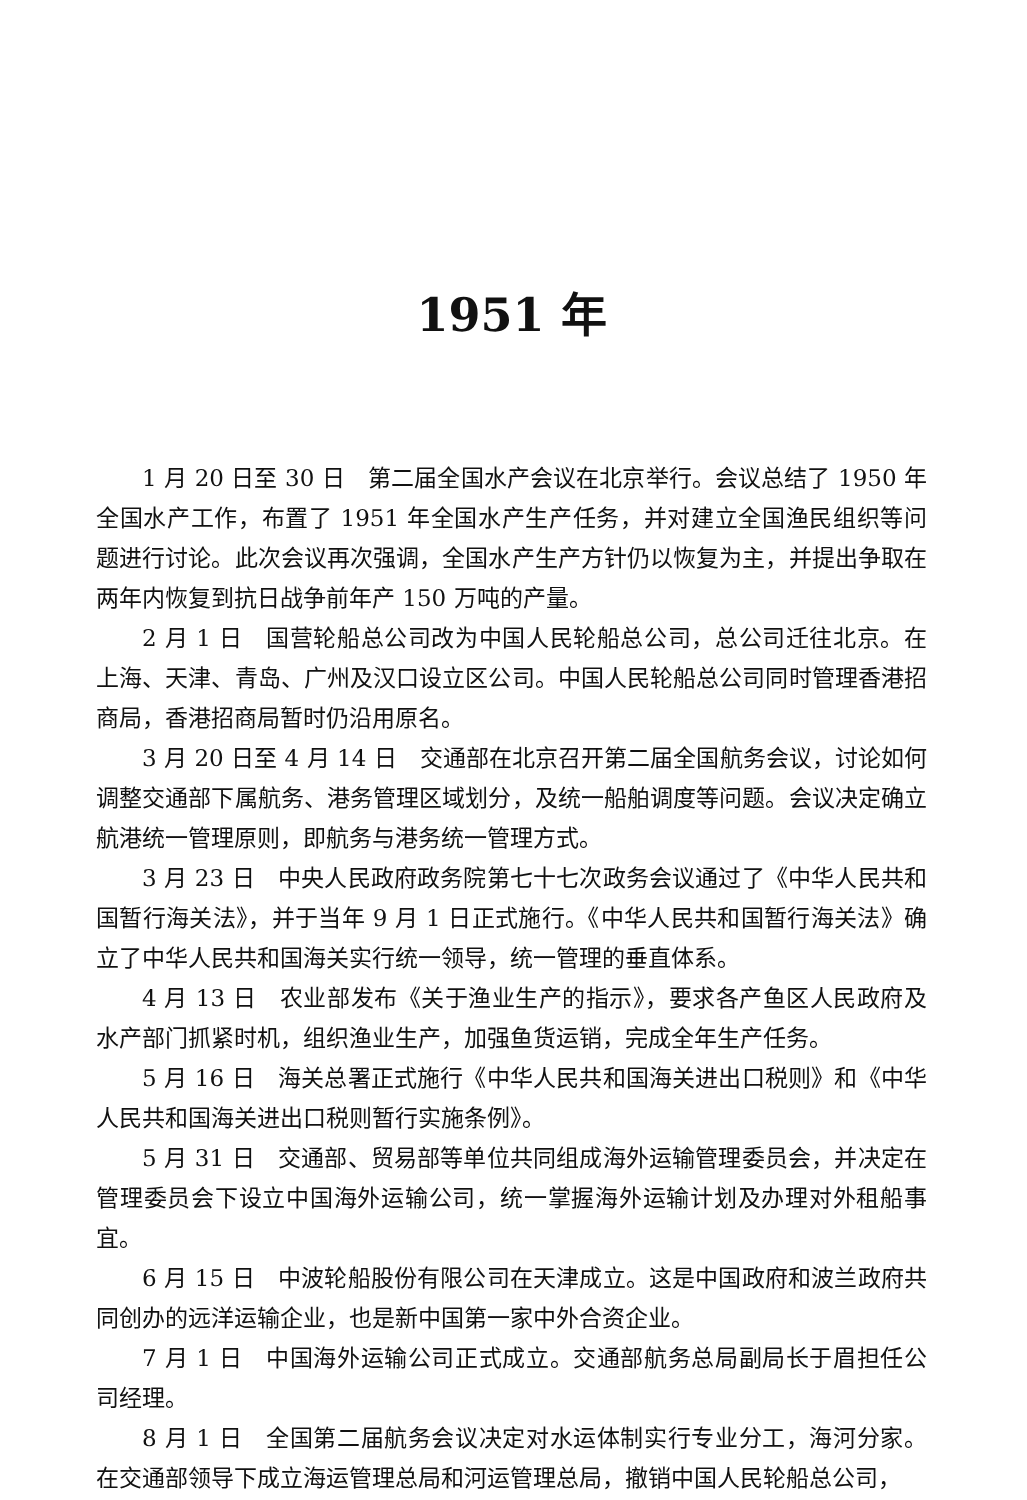1951 年
1 月 20 日至 30 日　第二届全国水产会议在北京举行。会议总结了 1950 年全国水产工作，布置了 1951 年全国水产生产任务，并对建立全国渔民组织等问题进行讨论。此次会议再次强调，全国水产生产方针仍以恢复为主，并提出争取在两年内恢复到抗日战争前年产 150 万吨的产量。
2 月 1 日　国营轮船总公司改为中国人民轮船总公司，总公司迁往北京。在上海、天津、青岛、广州及汉口设立区公司。中国人民轮船总公司同时管理香港招商局，香港招商局暂时仍沿用原名。
3 月 20 日至 4 月 14 日　交通部在北京召开第二届全国航务会议，讨论如何调整交通部下属航务、港务管理区域划分，及统一船舶调度等问题。会议决定确立航港统一管理原则，即航务与港务统一管理方式。
3 月 23 日　中央人民政府政务院第七十七次政务会议通过了《中华人民共和国暂行海关法》，并于当年 9 月 1 日正式施行。《中华人民共和国暂行海关法》确立了中华人民共和国海关实行统一领导，统一管理的垂直体系。
4 月 13 日　农业部发布《关于渔业生产的指示》，要求各产鱼区人民政府及水产部门抓紧时机，组织渔业生产，加强鱼货运销，完成全年生产任务。
5 月 16 日　海关总署正式施行《中华人民共和国海关进出口税则》和《中华人民共和国海关进出口税则暂行实施条例》。
5 月 31 日　交通部、贸易部等单位共同组成海外运输管理委员会，并决定在管理委员会下设立中国海外运输公司，统一掌握海外运输计划及办理对外租船事宜。
6 月 15 日　中波轮船股份有限公司在天津成立。这是中国政府和波兰政府共同创办的远洋运输企业，也是新中国第一家中外合资企业。
7 月 1 日　中国海外运输公司正式成立。交通部航务总局副局长于眉担任公司经理。
8 月 1 日　全国第二届航务会议决定对水运体制实行专业分工，海河分家。在交通部领导下成立海运管理总局和河运管理总局，撤销中国人民轮船总公司，